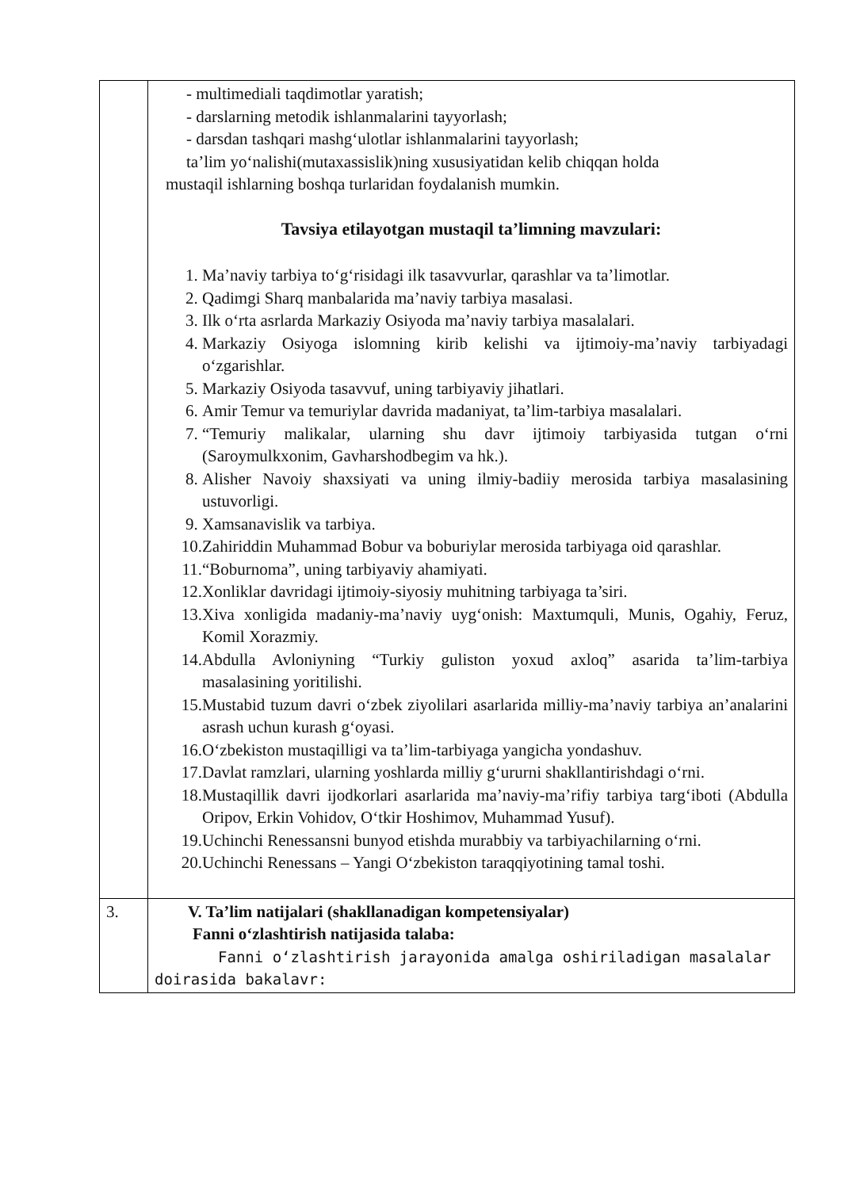| | - multimediali taqdimotlar yaratish; - darslarning metodik ishlanmalarini tayyorlash; - darsdan tashqari mashg‘ulotlar ishlanmalarini tayyorlash; ta’lim yo‘nalishi(mutaxassislik)ning xususiyatidan kelib chiqqan holda mustaqil ishlarning boshqa turlaridan foydalanish mumkin. Tavsiya etilayotgan mustaqil ta’limning mavzulari: 1. Ma’naviy tarbiya to‘g‘risidagi ilk tasavvurlar, qarashlar va ta’limotlar. 2. Qadimgi Sharq manbalarida ma’naviy tarbiya masalasi. 3. Ilk o‘rta asrlarda Markaziy Osiyoda ma’naviy tarbiya masalalari. 4. Markaziy Osiyoga islomning kirib kelishi va ijtimoiy-ma’naviy tarbiyadagi o‘zgarishlar. 5. Markaziy Osiyoda tasavvuf, uning tarbiyaviy jihatlari. 6. Amir Temur va temuriylar davrida madaniyat, ta’lim-tarbiya masalalari. 7. “Temuriy malikalar, ularning shu davr ijtimoiy tarbiyasida tutgan o‘rni (Saroymulkxonim, Gavharshodbegim va hk.). 8. Alisher Navoiy shaxsiyati va uning ilmiy-badiiy merosida tarbiya masalasining ustuvorligi. 9. Xamsanavislik va tarbiya. 10. Zahiriddin Muhammad Bobur va boburiylar merosida tarbiyaga oid qarashlar. 11. “Boburnoma”, uning tarbiyaviy ahamiyati. 12. Xonliklar davridagi ijtimoiy-siyosiy muhitning tarbiyaga ta’siri. 13. Xiva xonligida madaniy-ma’naviy uyg‘onish: Maxtumquli, Munis, Ogahiy, Feruz, Komil Xorazmiy. 14. Abdulla Avloniyning “Turkiy guliston yoxud axloq” asarida ta’lim-tarbiya masalasining yoritilishi. 15. Mustabid tuzum davri o‘zbek ziyolilari asarlarida milliy-ma’naviy tarbiya an’analarini asrash uchun kurash g‘oyasi. 16. O‘zbekiston mustaqilligi va ta’lim-tarbiyaga yangicha yondashuv. 17. Davlat ramzlari, ularning yoshlarda milliy g‘ururni shakllantirishdagi o‘rni. 18. Mustaqillik davri ijodkorlari asarlarida ma’naviy-ma’rifiy tarbiya targ‘iboti (Abdulla Oripov, Erkin Vohidov, O‘tkir Hoshimov, Muhammad Yusuf). 19. Uchinchi Renessansni bunyod etishda murabbiy va tarbiyachilarning o‘rni. 20. Uchinchi Renessans – Yangi O‘zbekiston taraqqiyotining tamal toshi. |
| 3. | V. Ta’lim natijalari (shakllanadigan kompetensiyalar) Fanni o‘zlashtirish natijasida talaba: Fanni o‘zlashtirish jarayonida amalga oshiriladigan masalalar doirasida bakalavr: |